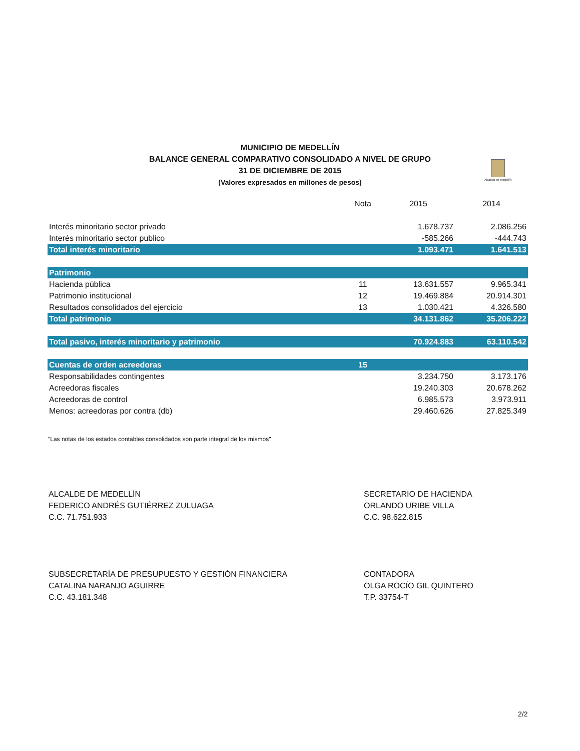MUNICIPIO DE MEDELLÍN
BALANCE GENERAL COMPARATIVO CONSOLIDADO A NIVEL DE GRUPO
31 DE DICIEMBRE DE 2015
(Valores expresados en millones de pesos)
Alcaldía de Medellín
| | Nota | 2015 | 2014 |
| --- | --- | --- | --- |
| Interés minoritario sector privado | | 1.678.737 | 2.086.256 |
| Interés minoritario sector publico | | -585.266 | -444.743 |
| Total interés minoritario | | 1.093.471 | 1.641.513 |
| Patrimonio | | | |
| Hacienda pública | 11 | 13.631.557 | 9.965.341 |
| Patrimonio institucional | 12 | 19.469.884 | 20.914.301 |
| Resultados consolidados del ejercicio | 13 | 1.030.421 | 4.326.580 |
| Total patrimonio | | 34.131.862 | 35.206.222 |
| Total pasivo, interés minoritario y patrimonio | | 70.924.883 | 63.110.542 |
| Cuentas de orden acreedoras | 15 | | |
| Responsabilidades contingentes | | 3.234.750 | 3.173.176 |
| Acreedoras fiscales | | 19.240.303 | 20.678.262 |
| Acreedoras de control | | 6.985.573 | 3.973.911 |
| Menos: acreedoras por contra (db) | | 29.460.626 | 27.825.349 |
"Las notas de los estados contables consolidados son parte integral de los mismos"
ALCALDE DE MEDELLÍN
FEDERICO ANDRÉS GUTIÉRREZ ZULUAGA
C.C. 71.751.933
SECRETARIO DE HACIENDA
ORLANDO URIBE VILLA
C.C. 98.622.815
SUBSECRETARÍA DE PRESUPUESTO Y GESTIÓN FINANCIERA
CATALINA NARANJO AGUIRRE
C.C. 43.181.348
CONTADORA
OLGA ROCÍO GIL QUINTERO
T.P. 33754-T
2/2